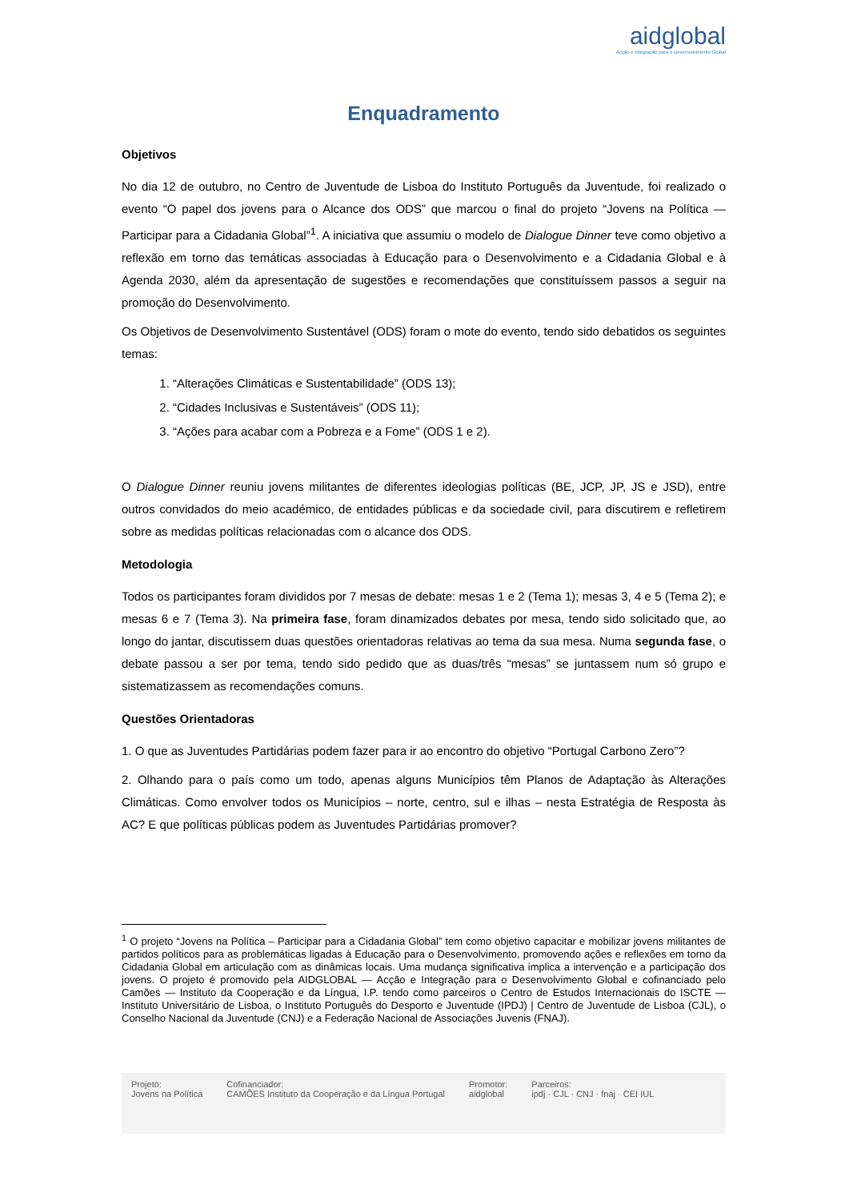aidglobal
Acção e Integração para o Desenvolvimento Global
Enquadramento
Objetivos
No dia 12 de outubro, no Centro de Juventude de Lisboa do Instituto Português da Juventude, foi realizado o evento “O papel dos jovens para o Alcance dos ODS” que marcou o final do projeto “Jovens na Política — Participar para a Cidadania Global”<sup>1</sup>. A iniciativa que assumiu o modelo de Dialogue Dinner teve como objetivo a reflexão em torno das temáticas associadas à Educação para o Desenvolvimento e a Cidadania Global e à Agenda 2030, além da apresentação de sugestões e recomendações que constituíssem passos a seguir na promoção do Desenvolvimento.
Os Objetivos de Desenvolvimento Sustentável (ODS) foram o mote do evento, tendo sido debatidos os seguintes temas:
1. “Alterações Climáticas e Sustentabilidade” (ODS 13);
2. “Cidades Inclusivas e Sustentáveis” (ODS 11);
3. “Ações para acabar com a Pobreza e a Fome” (ODS 1 e 2).
O Dialogue Dinner reuniu jovens militantes de diferentes ideologias políticas (BE, JCP, JP, JS e JSD), entre outros convidados do meio académico, de entidades públicas e da sociedade civil, para discutirem e refletirem sobre as medidas políticas relacionadas com o alcance dos ODS.
Metodologia
Todos os participantes foram divididos por 7 mesas de debate: mesas 1 e 2 (Tema 1); mesas 3, 4 e 5 (Tema 2); e mesas 6 e 7 (Tema 3). Na primeira fase, foram dinamizados debates por mesa, tendo sido solicitado que, ao longo do jantar, discutissem duas questões orientadoras relativas ao tema da sua mesa. Numa segunda fase, o debate passou a ser por tema, tendo sido pedido que as duas/três “mesas” se juntassem num só grupo e sistematizassem as recomendações comuns.
Questões Orientadoras
1. O que as Juventudes Partidárias podem fazer para ir ao encontro do objetivo “Portugal Carbono Zero”?
2. Olhando para o país como um todo, apenas alguns Municípios têm Planos de Adaptação às Alterações Climáticas. Como envolver todos os Municípios – norte, centro, sul e ilhas – nesta Estratégia de Resposta às AC? E que políticas públicas podem as Juventudes Partidárias promover?
<sup>1</sup> O projeto “Jovens na Política – Participar para a Cidadania Global” tem como objetivo capacitar e mobilizar jovens militantes de partidos políticos para as problemáticas ligadas à Educação para o Desenvolvimento, promovendo ações e reflexões em torno da Cidadania Global em articulação com as dinâmicas locais. Uma mudança significativa implica a intervenção e a participação dos jovens. O projeto é promovido pela AIDGLOBAL — Acção e Integração para o Desenvolvimento Global e cofinanciado pelo Camões — Instituto da Cooperação e da Língua, I.P. tendo como parceiros o Centro de Estudos Internacionais do ISCTE — Instituto Universitário de Lisboa, o Instituto Português do Desporto e Juventude (IPDJ) | Centro de Juventude de Lisboa (CJL), o Conselho Nacional da Juventude (CNJ) e a Federação Nacional de Associações Juvenis (FNAJ).
Projeto:
Jovens na Política
Cofinanciador:
CAMÕES Instituto da Cooperação e da Língua Portugal
Promotor:
aidglobal
Parceiros:
ipdj · CJL · CNJ · fnaj · CEI IUL